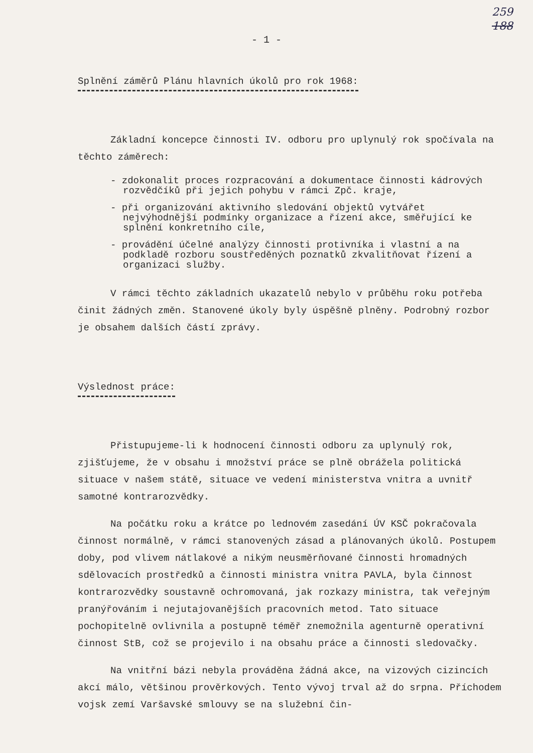259
188
- 1 -
Splnění záměrů Plánu hlavních úkolů pro rok 1968:
Základní koncepce činnosti IV. odboru pro uplynulý rok spočívala na těchto záměrech:
- zdokonalit proces rozpracování a dokumentace činnosti kádrových rozvědčíků při jejich pohybu v rámci Zpč. kraje,
- při organizování aktivního sledování objektů vytvářet nejvýhodnější podmínky organizace a řízení akce, směřující ke splnění konkretního cíle,
- provádění účelné analýzy činnosti protivníka i vlastní a na podkladě rozboru soustředěných poznatků zkvalitňovat řízení a organizaci služby.
V rámci těchto základních ukazatelů nebylo v průběhu roku potřeba činit žádných změn. Stanovené úkoly byly úspěšně plněny. Podrobný rozbor je obsahem dalších částí zprávy.
Výslednost práce:
Přistupujeme-li k hodnocení činnosti odboru za uplynulý rok, zjišťujeme, že v obsahu i množství práce se plně obrážela politická situace v našem státě, situace ve vedení ministerstva vnitra a uvnitř samotné kontrarozvědky.
Na počátku roku a krátce po lednovém zasedání ÚV KSČ pokračovala činnost normálně, v rámci stanovených zásad a plánovaných úkolů. Postupem doby, pod vlivem nátlakové a nikým neusměrňované činnosti hromadných sdělovacích prostředků a činnosti ministra vnitra PAVLA, byla činnost kontrarozvědky soustavně ochromovaná, jak rozkazy ministra, tak veřejným pranýřováním i nejutajovanějších pracovních metod. Tato situace pochopitelně ovlivnila a postupně téměř znemožnila agenturně operativní činnost StB, což se projevilo i na obsahu práce a činnosti sledovačky.
Na vnitřní bázi nebyla prováděna žádná akce, na vizových cizincích akcí málo, většinou prověrkových. Tento vývoj trval až do srpna. Příchodem vojsk zemí Varšavské smlouvy se na služební čin-